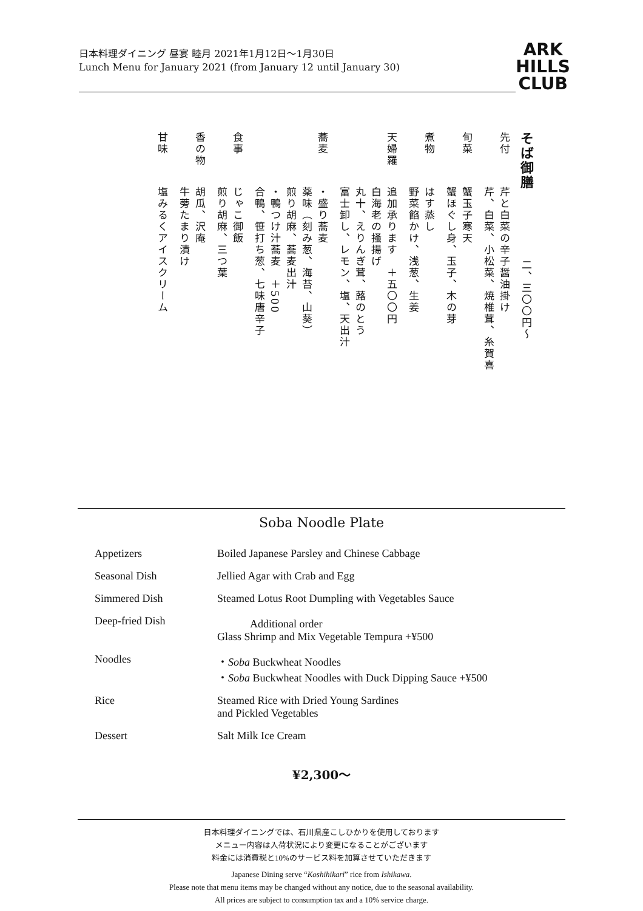日本料理ダイニング 昼宴 睦月 2021年1月12日～1月30日
Lunch Menu for January 2021 (from January 12 until January 30)
ARK
HILLS
CLUB
そば御膳　　　　　　二、三〇〇円～
先付芹と白菜の辛子醤油掛け
芹、白菜、小松菜、焼椎茸、糸賀喜
旬菜蟹玉子寒天
蟹ほぐし身、玉子、木の芽
煮物はす蒸し
野菜餡かけ、浅葱、生姜
天婦羅追加承ります　＋五〇〇円
白海老の掻揚げ
丸十、えりんぎ茸、蕗のとう
富士卸し、レモン、塩、天出汁
蕎麦・盛り蕎麦
薬味（刻み葱、海苔、山葵）
煎り胡麻、蕎麦出汁
・鴨つけ汁蕎麦　＋500
合鴨、笹打ち葱、七味唐辛子
食事じゃこ御飯
煎り胡麻、三つ葉
香の物胡瓜、沢庵
牛蒡たまり漬け
甘味塩みるくアイスクリーム
Soba Noodle Plate
| Appetizers | Boiled Japanese Parsley and Chinese Cabbage |
| Seasonal Dish | Jellied Agar with Crab and Egg |
| Simmered Dish | Steamed Lotus Root Dumpling with Vegetables Sauce |
| Deep-fried Dish | Additional order Glass Shrimp and Mix Vegetable Tempura +¥500 |
| Noodles | ・ Soba Buckwheat Noodles ・ Soba Buckwheat Noodles with Duck Dipping Sauce +¥500 |
| Rice | Steamed Rice with Dried Young Sardines and Pickled Vegetables |
| Dessert | Salt Milk Ice Cream |
¥2,300～
日本料理ダイニングでは、石川県産こしひかりを使用しております
メニュー内容は入荷状況により変更になることがございます
料金には消費税と10%のサービス料を加算させていただきます
Japanese Dining serve “Koshihikari” rice from Ishikawa.
Please note that menu items may be changed without any notice, due to the seasonal availability.
All prices are subject to consumption tax and a 10% service charge.